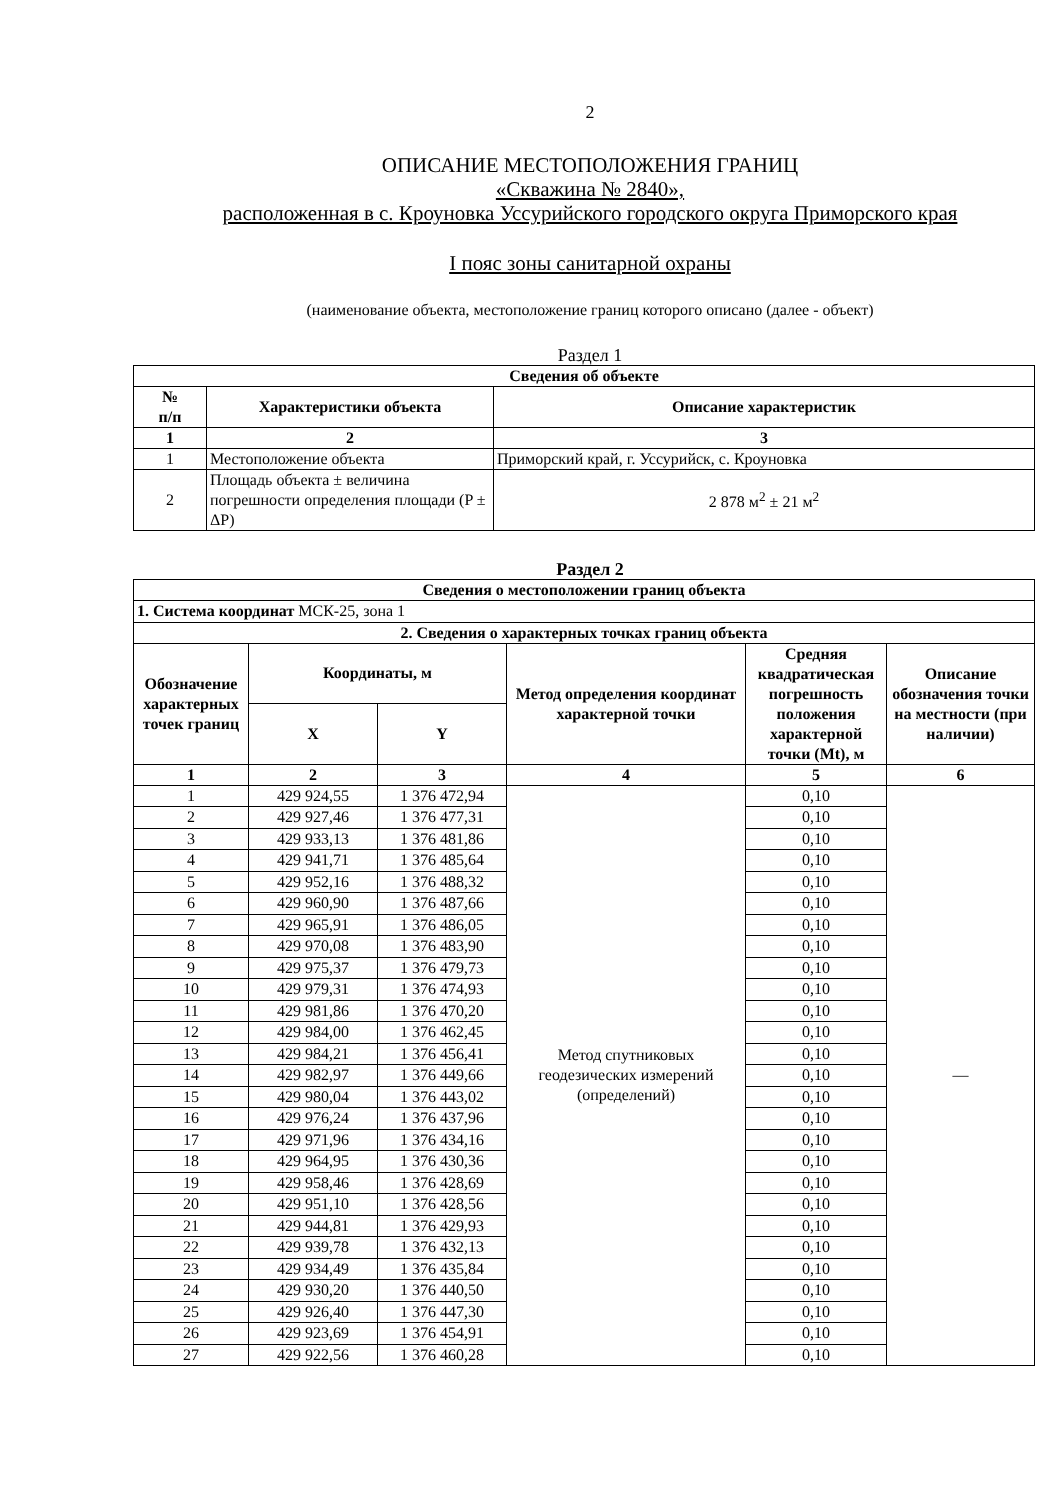2
ОПИСАНИЕ МЕСТОПОЛОЖЕНИЯ ГРАНИЦ
«Скважина № 2840»,
расположенная в с. Кроуновка Уссурийского городского округа Приморского края
I пояс зоны санитарной охраны
(наименование объекта, местоположение границ которого описано (далее - объект)
Раздел 1
| Сведения об объекте | | |
| --- | --- | --- |
| № п/п | Характеристики объекта | Описание характеристик |
| 1 | 2 | 3 |
| 1 | Местоположение объекта | Приморский край, г. Уссурийск, с. Кроуновка |
| 2 | Площадь объекта ± величина погрешности определения площади (P ± ΔP) | 2 878 м<sup>2</sup> ± 21 м<sup>2</sup> |
Раздел 2
| Сведения о местоположении границ объекта | | | | | |
| --- | --- | --- | --- | --- | --- |
| 1. Система координат МСК-25, зона 1 | | | | | |
| 2. Сведения о характерных точках границ объекта | | | | | |
| Обозначение характерных точек границ | Координаты, м | | Метод определения координат характерной точки | Средняя квадратическая погрешность положения характерной точки (Mt), м | Описание обозначения точки на местности (при наличии) |
| | X | Y | | | |
| 1 | 2 | 3 | 4 | 5 | 6 |
| 1 | 429 924,55 | 1 376 472,94 | Метод спутниковых геодезических измерений (определений) | 0,10 | — |
| 2 | 429 927,46 | 1 376 477,31 | | 0,10 | |
| 3 | 429 933,13 | 1 376 481,86 | | 0,10 | |
| 4 | 429 941,71 | 1 376 485,64 | | 0,10 | |
| 5 | 429 952,16 | 1 376 488,32 | | 0,10 | |
| 6 | 429 960,90 | 1 376 487,66 | | 0,10 | |
| 7 | 429 965,91 | 1 376 486,05 | | 0,10 | |
| 8 | 429 970,08 | 1 376 483,90 | | 0,10 | |
| 9 | 429 975,37 | 1 376 479,73 | | 0,10 | |
| 10 | 429 979,31 | 1 376 474,93 | | 0,10 | |
| 11 | 429 981,86 | 1 376 470,20 | | 0,10 | |
| 12 | 429 984,00 | 1 376 462,45 | | 0,10 | |
| 13 | 429 984,21 | 1 376 456,41 | | 0,10 | |
| 14 | 429 982,97 | 1 376 449,66 | | 0,10 | |
| 15 | 429 980,04 | 1 376 443,02 | | 0,10 | |
| 16 | 429 976,24 | 1 376 437,96 | | 0,10 | |
| 17 | 429 971,96 | 1 376 434,16 | | 0,10 | |
| 18 | 429 964,95 | 1 376 430,36 | | 0,10 | |
| 19 | 429 958,46 | 1 376 428,69 | | 0,10 | |
| 20 | 429 951,10 | 1 376 428,56 | | 0,10 | |
| 21 | 429 944,81 | 1 376 429,93 | | 0,10 | |
| 22 | 429 939,78 | 1 376 432,13 | | 0,10 | |
| 23 | 429 934,49 | 1 376 435,84 | | 0,10 | |
| 24 | 429 930,20 | 1 376 440,50 | | 0,10 | |
| 25 | 429 926,40 | 1 376 447,30 | | 0,10 | |
| 26 | 429 923,69 | 1 376 454,91 | | 0,10 | |
| 27 | 429 922,56 | 1 376 460,28 | | 0,10 | |